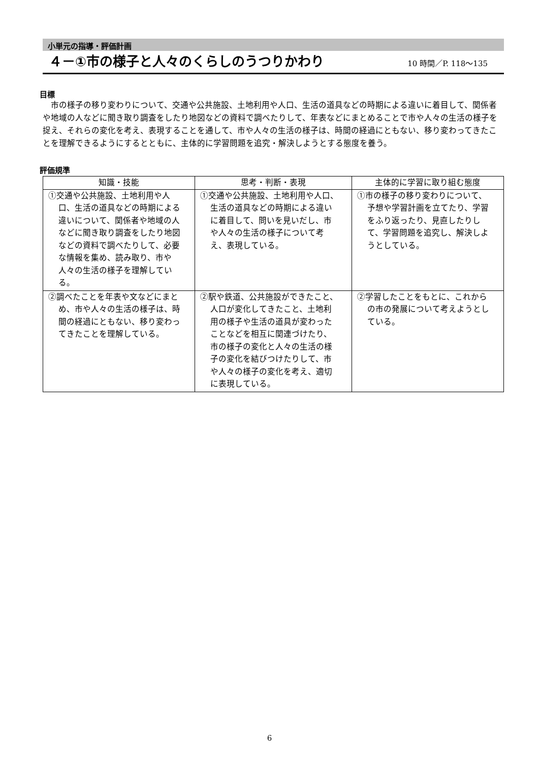小単元の指導・評価計画
４－①市の様子と人々のくらしのうつりかわり
10 時間／P. 118～135
目標
市の様子の移り変わりについて、交通や公共施設、土地利用や人口、生活の道具などの時期による違いに着目して、関係者や地域の人などに聞き取り調査をしたり地図などの資料で調べたりして、年表などにまとめることで市や人々の生活の様子を捉え、それらの変化を考え、表現することを通して、市や人々の生活の様子は、時間の経過にともない、移り変わってきたことを理解できるようにするとともに、主体的に学習問題を追究・解決しようとする態度を養う。
評価規準
| 知識・技能 | 思考・判断・表現 | 主体的に学習に取り組む態度 |
| --- | --- | --- |
| ①交通や公共施設、土地利用や人口、生活の道具などの時期による違いについて、関係者や地域の人などに聞き取り調査をしたり地図などの資料で調べたりして、必要な情報を集め、読み取り、市や人々の生活の様子を理解している。 | ①交通や公共施設、土地利用や人口、生活の道具などの時期による違いに着目して、問いを見いだし、市や人々の生活の様子について考え、表現している。 | ①市の様子の移り変わりについて、予想や学習計画を立てたり、学習をふり返ったり、見直したりして、学習問題を追究し、解決しようとしている。 |
| ②調べたことを年表や文などにまとめ、市や人々の生活の様子は、時間の経過にともない、移り変わってきたことを理解している。 | ②駅や鉄道、公共施設ができたこと、人口が変化してきたこと、土地利用の様子や生活の道具が変わったことなどを相互に関連づけたり、市の様子の変化と人々の生活の様子の変化を結びつけたりして、市や人々の様子の変化を考え、適切に表現している。 | ②学習したことをもとに、これからの市の発展について考えようとしている。 |
6